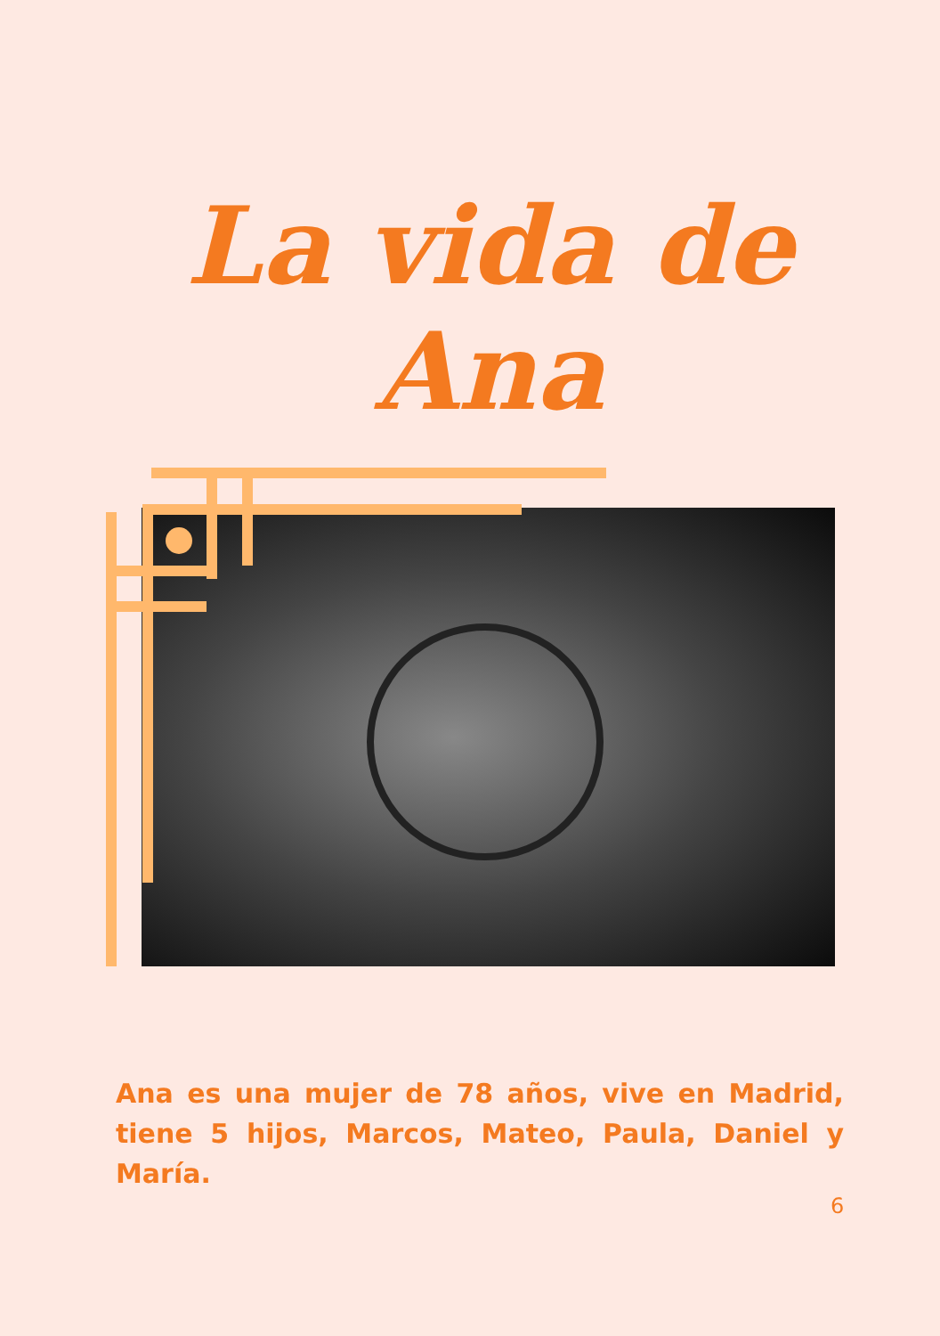La vida de Ana
Ana es una mujer de 78 años, vive en Madrid, tiene 5 hijos, Marcos, Mateo, Paula, Daniel y María.
6